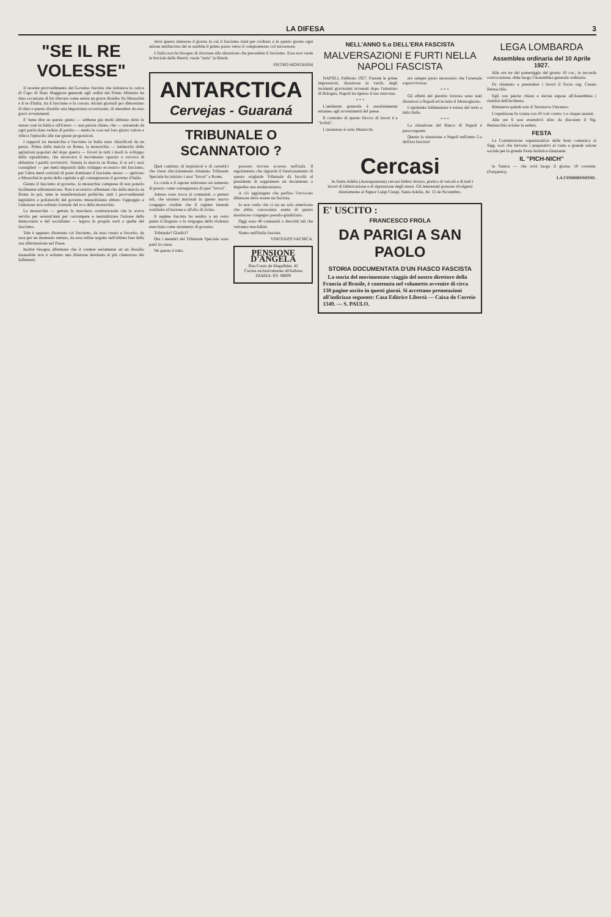LA DIFESA 3
"SE IL RE VOLESSE"
Il recente provvedimento del Governo fascista che istituisce la carica di Capo di Stato Maggiore generale agli ordini del Primo Ministro ha dato occasione di far rilevare come esista un grave dissidio fra Mussolini e il re d'Italia, tra il fascismo e la corona. Alcuni giornali poi dimostrano di dare a questo dissidio una importanza eccezionale, di attendere da esso gravi avvenimenti.
E' bene dire su questo punto — sebbene già molti abbiano detto le stesse cose in Italia e all'Estero — una parola chiara, che — astraendo da ogni particolare veduta di partito — metta le cose nel loro giusto valore e riduca l'episodio alle sue giuste proporzioni.
I rapporti tra monarchia e fascismo in Italia sono chiarificati da un pezzo. Prima della marcia su Roma, la monarchia — intimorita delle agitazioni popolari del dopo guerra — favorì in tutti i modi lo sviluppo dello squadrismo, che stroncava il movimento operaio e cercava di abbattere i partiti sovversivi. Venuta la marcia su Roma, il re ed i suoi consiglieri — per metà impauriti dallo sviluppo eccessivo del fascismo, per l'altra metà convinti di poter dominare il fascismo stesso — aprirono a Mussolini le porte della capitale e gli consegnarono il governo d'Italia.
Giunto il fascismo al governo, la monarchia comprese di non poterlo facilmente addomesticare. Non è eccessivo affermare che dalla marcia su Roma in poi, tutte le manifestazioni politiche, tutti i provvedimenti legislativi e polizieschi del governo mussoliniano ebbero l'appoggio e l'adesione non soltanto formale del re e della monarchia.
La monarchia — gettata la maschera costituzionale che le aveva servito per sessant'anni per corrompere e neutralizzare l'azione della democrazia e del socialismo — legava le proprie sorti a quelle del fascismo.
Tale è appunto diventata col fascismo, da essa creato e favorito, da essa per un momento temuto, da essa infine seguito nell'ultima fase della sua affermazione nel Paese.
Inoltre bisogna affermare che il credere seriamente ad un dissidio insanabile non è soltanto una illusione destinata al più clamoroso dei fallimenti.
Avrà questo interesse il giorno in cui il fascismo starà per crollare; e in questo giorno ogni azione antifascista del re sarebbe il primo passo verso il compromesso col successore.
L'Italia non ha bisogno di ritornare alla situazione che precedette il fascismo. Essa non vuole le briciole della libertà; vuole "tutta" la libertà.
PIETRO MONTASINI
ANTARCTICA
Cervejas - Guaraná
TRIBUNALE O SCANNATOIO ?
Quel comitato di inquisitori e di carnefici che viene sfacciatamente chiamato Tribunale Speciale ha iniziato i suoi "lavori" a Roma.
La corda e il sapone subiranno un aumento di prezzo come conseguenza di quei "lavori".
Adesso sono tocca ai comunisti, o pretesi tali, che saranno macinati in questo nuovo congegno crudele che il regime intende sostituire al bastone e all'olio di ricino.
Il regime fascista ha sentito a un certo punto il disgusto o la vergogna della violenza esercitata come strumento di governo.
Tribunale? Giudici?
Ora i membri del Tribunale Speciale sono parti in causa.
Né questo è tutto.
possono trovare accesso nell'aula. Il regolamento che riguarda il funzionamento di questo originale Tribunale dà facoltà al presidente di sopprimere un documento o impedire una testimonianza.
A ciò aggiungete che perfino l'avvocato difensore deve essere un fascista.
Io non credo che ci sia un solo americano che abbia conoscenza esatta di questo mostruoso congegno pseudo-giudiziario.
Oggi sono 40 comunisti o descritti tali che verranno maciullati.
Siamo nell'Italia fascista.
VINCENZO VACIRCA.
PENSIONE D'ANGELA
Rua Couto de Magalhães, 42
Cucina esclusivamente all'italiana
DIARIA: RS. 8$000
NELL'ANNO 5.o DELL'ERA FASCISTA
MALVERSAZIONI E FURTI NELLA NAPOLI FASCISTA
NAPOLI, Febbraio 1927. Passate le prime impressioni, disastrose in verità, degli incidenti gravissimi avvenuti dopo l'attentato di Bologna, Napoli ha ripreso il suo tran-tran.
* * *
L'ambiente generale è assolutamente estraneo agli avvenimenti del paese.
Il contratto di questo blocco di lavori è a "forfait".
L'assuntore è certo Municchi.
era sempre parso necessario che l'arsenale sopravvivesse.
* * *
Gli effetti del prestito forzoso sono stati disastrosi a Napoli ed in tutto il Mezzogiorno.
L'epidemia fallimentare è estesa del resto a tutta Italia.
* * *
La situazione del Banco di Napoli è preoccupante.
Questa la situazione a Napoli nell'anno 5.o dell'era fascista!
Cercasi
In Santa Adelia (Araraquarense) cercasi fabbro ferraro, pratico di veicoli e di tutti i lavori di fabbricazione e di riparazione degli stessi. Gli interessati possono rivolgersi direttamente al Signor Luigi Crespi, Santa Adelia, Av. 15 de Novembro.
E' USCITO :
FRANCESCO FROLA
DA PARIGI A SAN PAOLO
STORIA DOCUMENTATA D'UN FIASCO FASCISTA
La storia del movimentato viaggio del nostro direttore della Francia al Brasile, è contenuta nel volumetto avvenire di circa 130 pagine uscito in questi giorni. Si accettano prenotazioni all'indirizzo seguente: Casa Editrice Libertà — Caixa do Correio 1349. — S. PAULO.
LEGA LOMBARDA
Assemblea ordinaria del 10 Aprile 1927.
Alle ore tre del pomeriggio del giorno 10 cor., in seconda convocazione, ebbe luogo l'Assemblea generale ordinaria.
Fu chiamato a presiedere i lavori il Socio rag. Cesare Bernacchia.
Egli con parole chiare e decise espose all'Assemblea i risultati dell'inchiesta.
Rimaneva quindi solo il Terranova Vincenzo.
L'espulsione fu votata con 43 voti contro 1 e cinque assenti.
Alle ore 6 non essendovi altro da discutere il Sig. Bennacchia sciolse la seduta.
FESTA
La Commissione organizzatrice delle feste comunica ai Sigg. soci che fervono i preparativi al vasto e grande salone sociale per la grande Festa Artistica-Danzante.
IL "PICH-NICH"
in Santos — che avrà luogo il giorno 18 corrente. (Pasquetta).
LA COMMISSIONE.